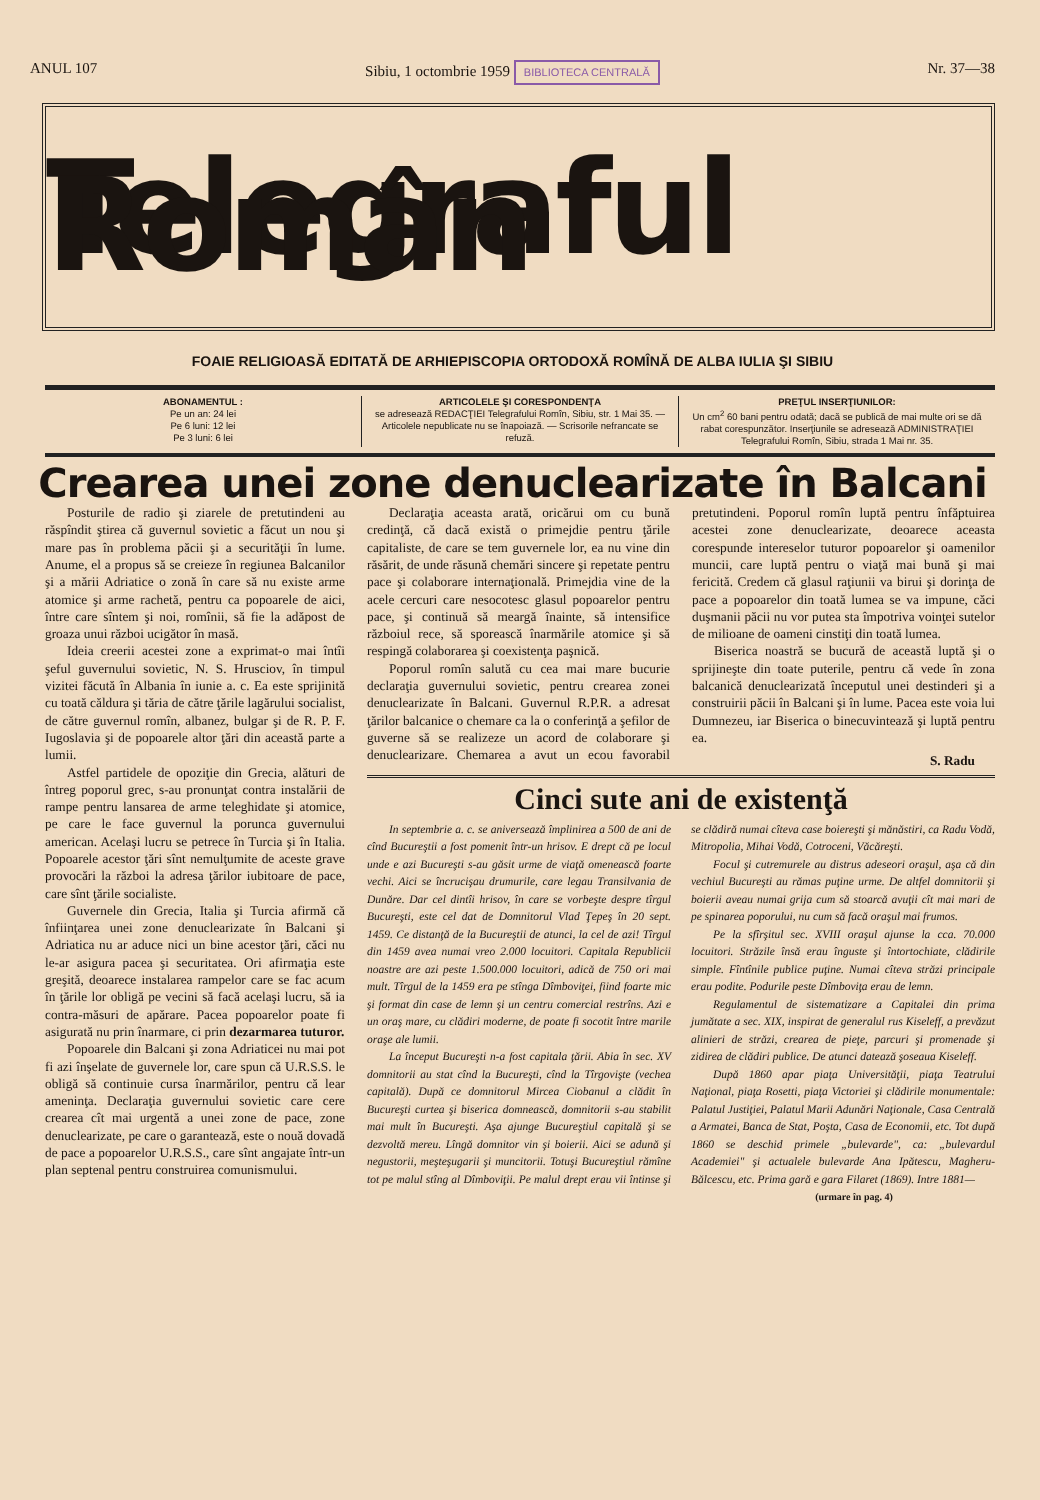ANUL 107 Sibiu, 1 octombrie 1959 BIBLIOTECA CENTRALĂ Nr. 37—38
Telegraful Român
FOAIE RELIGIOASĂ EDITATĂ DE ARHIEPISCOPIA ORTODOXĂ ROMÎNĂ DE ALBA IULIA ŞI SIBIU
ABONAMENTUL :
Pe un an: 24 lei
Pe 6 luni: 12 lei
Pe 3 luni: 6 lei
ARTICOLELE ŞI CORESPONDENŢA
se adresează REDACŢIEI Telegrafului Romîn, Sibiu, str. 1 Mai 35. — Articolele nepublicate nu se înapoiază. — Scrisorile nefrancate se refuză.
PREŢUL INSERŢIUNILOR:
Un cm<sup>2</sup> 60 bani pentru odată; dacă se publică de mai multe ori se dă rabat corespunzător. Inserţiunile se adresează ADMINISTRAŢIEI Telegrafului Romîn, Sibiu, strada 1 Mai nr. 35.
Crearea unei zone denuclearizate în Balcani
Posturile de radio şi ziarele de pretutindeni au răspîndit ştirea că guvernul sovietic a făcut un nou şi mare pas în problema păcii şi a securităţii în lume. Anume, el a propus să se creieze în regiunea Balcanilor şi a mării Adriatice o zonă în care să nu existe arme atomice şi arme rachetă, pentru ca popoarele de aici, între care sîntem şi noi, romînii, să fie la adăpost de groaza unui război ucigător în masă.
Ideia creerii acestei zone a exprimat-o mai întîi şeful guvernului sovietic, N. S. Hrusciov, în timpul vizitei făcută în Albania în iunie a. c. Ea este sprijinită cu toată căldura şi tăria de către ţările lagărului socialist, de către guvernul romîn, albanez, bulgar şi de R. P. F. Iugoslavia şi de popoarele altor ţări din această parte a lumii.
Astfel partidele de opoziţie din Grecia, alături de întreg poporul grec, s-au pronunţat contra instalării de rampe pentru lansarea de arme teleghidate şi atomice, pe care le face guvernul la porunca guvernului american. Acelaşi lucru se petrece în Turcia şi în Italia. Popoarele acestor ţări sînt nemulţumite de aceste grave provocări la război la adresa ţărilor iubitoare de pace, care sînt ţările socialiste.
Guvernele din Grecia, Italia şi Turcia afirmă că înfiinţarea unei zone denuclearizate în Balcani şi Adriatica nu ar aduce nici un bine acestor ţări, căci nu le-ar asigura pacea şi securitatea. Ori afirmaţia este greşită, deoarece instalarea rampelor care se fac acum în ţările lor obligă pe vecini să facă acelaşi lucru, să ia contra-măsuri de apărare. Pacea popoarelor poate fi asigurată nu prin înarmare, ci prin dezarmarea tuturor.
Popoarele din Balcani şi zona Adriaticei nu mai pot fi azi înşelate de guvernele lor, care spun că U.R.S.S. le obligă să continuie cursa înarmărilor, pentru că lear ameninţa. Declaraţia guvernului sovietic care cere crearea cît mai urgentă a unei zone de pace, zone denuclearizate, pe care o garantează, este o nouă dovadă de pace a popoarelor U.R.S.S., care sînt angajate într-un plan septenal pentru construirea comunismului.
Declaraţia aceasta arată, oricărui om cu bună credinţă, că dacă există o primejdie pentru ţările capitaliste, de care se tem guvernele lor, ea nu vine din răsărit, de unde răsună chemări sincere şi repetate pentru pace şi colaborare internaţională. Primejdia vine de la acele cercuri care nesocotesc glasul popoarelor pentru pace, şi continuă să meargă înainte, să intensifice războiul rece, să sporească înarmările atomice şi să respingă colaborarea şi coexistenţa paşnică.
Poporul romîn salută cu cea mai mare bucurie declaraţia guvernului sovietic, pentru crearea zonei denuclearizate în Balcani. Guvernul R.P.R. a adresat ţărilor balcanice o chemare ca la o conferinţă a şefilor de guverne să se realizeze un acord de colaborare şi denuclearizare. Chemarea a avut un ecou favorabil pretutindeni. Poporul romîn luptă pentru înfăptuirea acestei zone denuclearizate, deoarece aceasta corespunde intereselor tuturor popoarelor şi oamenilor muncii, care luptă pentru o viaţă mai bună şi mai fericită. Credem că glasul raţiunii va birui şi dorinţa de pace a popoarelor din toată lumea se va impune, căci duşmanii păcii nu vor putea sta împotriva voinţei sutelor de milioane de oameni cinstiţi din toată lumea.
Biserica noastră se bucură de această luptă şi o sprijineşte din toate puterile, pentru că vede în zona balcanică denuclearizată începutul unei destinderi şi a construirii păcii în Balcani şi în lume. Pacea este voia lui Dumnezeu, iar Biserica o binecuvintează şi luptă pentru ea.
S. Radu
Cinci sute ani de existenţă
In septembrie a. c. se aniversează împlinirea a 500 de ani de cînd Bucureştii a fost pomenit într-un hrisov. E drept că pe locul unde e azi Bucureşti s-au găsit urme de viaţă omenească foarte vechi. Aici se încrucişau drumurile, care legau Transilvania de Dunăre. Dar cel dintîi hrisov, în care se vorbeşte despre tîrgul Bucureşti, este cel dat de Domnitorul Vlad Ţepeş în 20 sept. 1459. Ce distanţă de la Bucureştii de atunci, la cel de azi! Tîrgul din 1459 avea numai vreo 2.000 locuitori. Capitala Republicii noastre are azi peste 1.500.000 locuitori, adică de 750 ori mai mult. Tîrgul de la 1459 era pe stînga Dîmboviţei, fiind foarte mic şi format din case de lemn şi un centru comercial restrîns. Azi e un oraş mare, cu clădiri moderne, de poate fi socotit între marile oraşe ale lumii.
La început Bucureşti n-a fost capitala ţării. Abia în sec. XV domnitorii au stat cînd la Bucureşti, cînd la Tîrgovişte (vechea capitală). După ce domnitorul Mircea Ciobanul a clădit în Bucureşti curtea şi biserica domnească, domnitorii s-au stabilit mai mult în Bucureşti. Aşa ajunge Bucureştiul capitală şi se dezvoltă mereu. Lîngă domnitor vin şi boierii. Aici se adună şi negustorii, meşteşugarii şi muncitorii. Totuşi Bucureştiul rămîne tot pe malul stîng al Dîmboviţii. Pe malul drept erau vii întinse şi se clădiră numai cîteva case boiereşti şi mănăstiri, ca Radu Vodă, Mitropolia, Mihai Vodă, Cotroceni, Văcăreşti.
Focul şi cutremurele au distrus adeseori oraşul, aşa că din vechiul Bucureşti au rămas puţine urme. De altfel domnitorii şi boierii aveau numai grija cum să stoarcă avuţii cît mai mari de pe spinarea poporului, nu cum să facă oraşul mai frumos.
Pe la sfîrşitul sec. XVIII oraşul ajunse la cca. 70.000 locuitori. Străzile însă erau înguste şi întortochiate, clădirile simple. Fîntînile publice puţine. Numai cîteva străzi principale erau podite. Podurile peste Dîmboviţa erau de lemn.
Regulamentul de sistematizare a Capitalei din prima jumătate a sec. XIX, inspirat de generalul rus Kiseleff, a prevăzut alinieri de străzi, crearea de pieţe, parcuri şi promenade şi zidirea de clădiri publice. De atunci datează şoseaua Kiseleff.
După 1860 apar piaţa Universităţii, piaţa Teatrului Naţional, piaţa Rosetti, piaţa Victoriei şi clădirile monumentale: Palatul Justiţiei, Palatul Marii Adunări Naţionale, Casa Centrală a Armatei, Banca de Stat, Poşta, Casa de Economii, etc. Tot după 1860 se deschid primele „bulevarde", ca: „bulevardul Academiei" şi actualele bulevarde Ana Ipătescu, Magheru-Bălcescu, etc. Prima gară e gara Filaret (1869). Intre 1881—
(urmare în pag. 4)